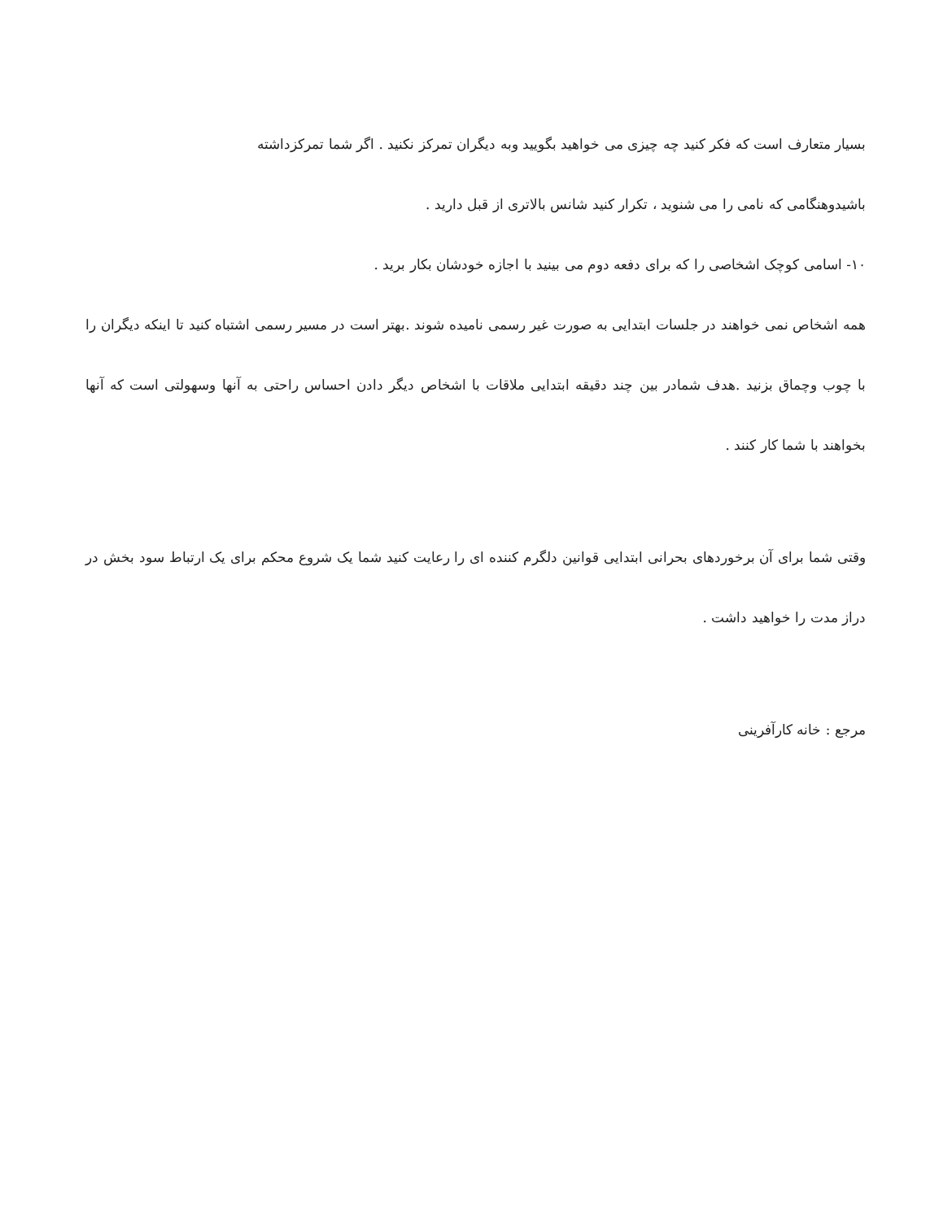بسیار متعارف است که فکر کنید چه چیزی می خواهید بگویید وبه دیگران تمرکز نکنید . اگر شما تمرکزداشته
باشیدوهنگامی که نامی را می شنوید ، تکرار کنید شانس بالاتری از قبل دارید .
۱۰- اسامی کوچک اشخاصی را که برای دفعه دوم می بینید با اجازه خودشان بکار برید .
همه اشخاص نمی خواهند در جلسات ابتدایی به صورت غیر رسمی نامیده شوند .بهتر است در مسیر رسمی اشتباه کنید تا اینکه دیگران را با چوب وچماق بزنید .هدف شمادر بین چند دقیقه ابتدایی ملاقات با اشخاص دیگر دادن احساس راحتی به آنها وسهولتی است که آنها بخواهند با شما کار کنند .
وقتی شما برای آن برخوردهای بحرانی ابتدایی قوانین دلگرم کننده ای را رعایت کنید شما یک شروع محکم برای یک ارتباط سود بخش در دراز مدت را خواهید داشت .
مرجع : خانه کارآفرینی